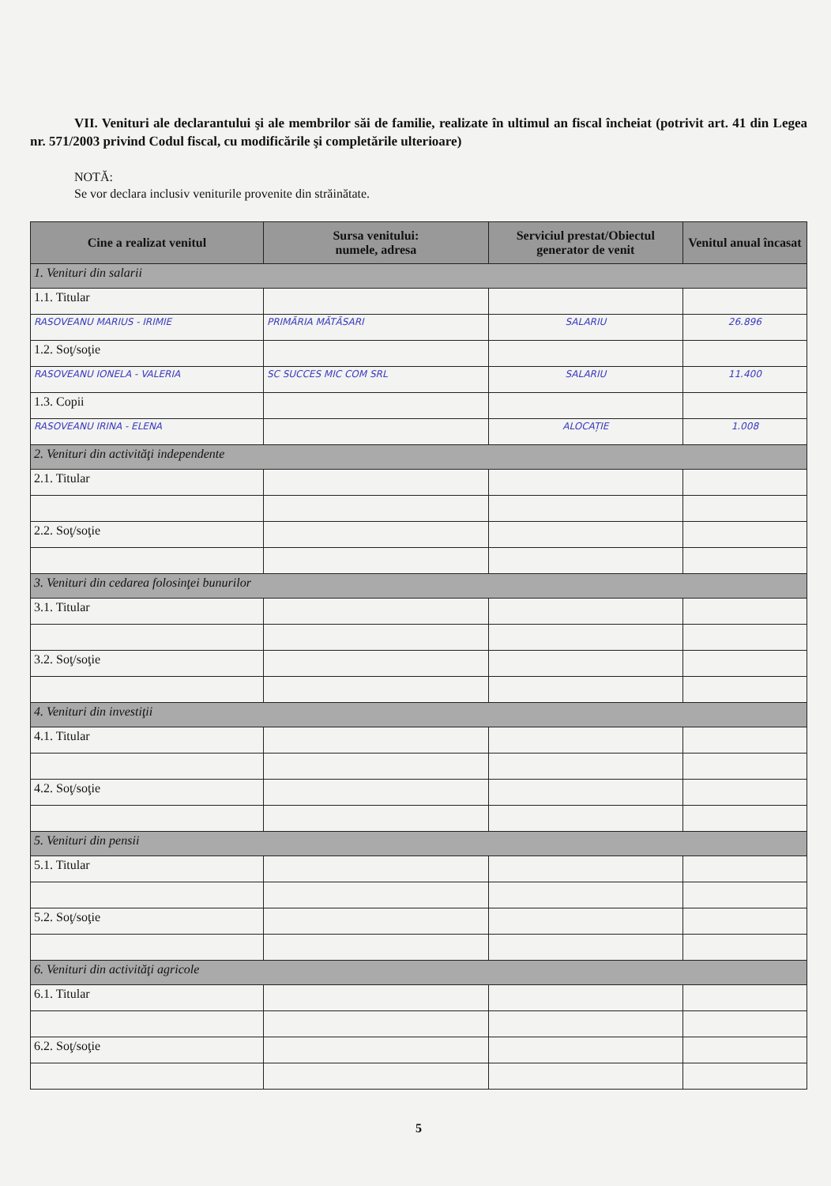VII. Venituri ale declarantului şi ale membrilor săi de familie, realizate în ultimul an fiscal încheiat (potrivit art. 41 din Legea nr. 571/2003 privind Codul fiscal, cu modificările şi completările ulterioare)
NOTĂ:
Se vor declara inclusiv veniturile provenite din străinătate.
| Cine a realizat venitul | Sursa venitului: numele, adresa | Serviciul prestat/Obiectul generator de venit | Venitul anual încasat |
| --- | --- | --- | --- |
| 1. Venituri din salarii | | | |
| 1.1. Titular | | | |
| RASOVEANU MARIUS - IRIMIE | PRIMĂRIA MĂTĂSARI | SALARIU | 26.896 |
| 1.2. Soţ/soţie | | | |
| RASOVEANU IONELA - VALERIA | SC SUCCES MIC COM SRL | SALARIU | 11.400 |
| 1.3. Copii | | | |
| RASOVEANU IRINA - ELENA | | ALOCAȚIE | 1.008 |
| 2. Venituri din activităţi independente | | | |
| 2.1. Titular | | | |
| 2.2. Soţ/soţie | | | |
| 3. Venituri din cedarea folosinţei bunurilor | | | |
| 3.1. Titular | | | |
| 3.2. Soţ/soţie | | | |
| 4. Venituri din investiţii | | | |
| 4.1. Titular | | | |
| 4.2. Soţ/soţie | | | |
| 5. Venituri din pensii | | | |
| 5.1. Titular | | | |
| 5.2. Soţ/soţie | | | |
| 6. Venituri din activităţi agricole | | | |
| 6.1. Titular | | | |
| 6.2. Soţ/soţie | | | |
5